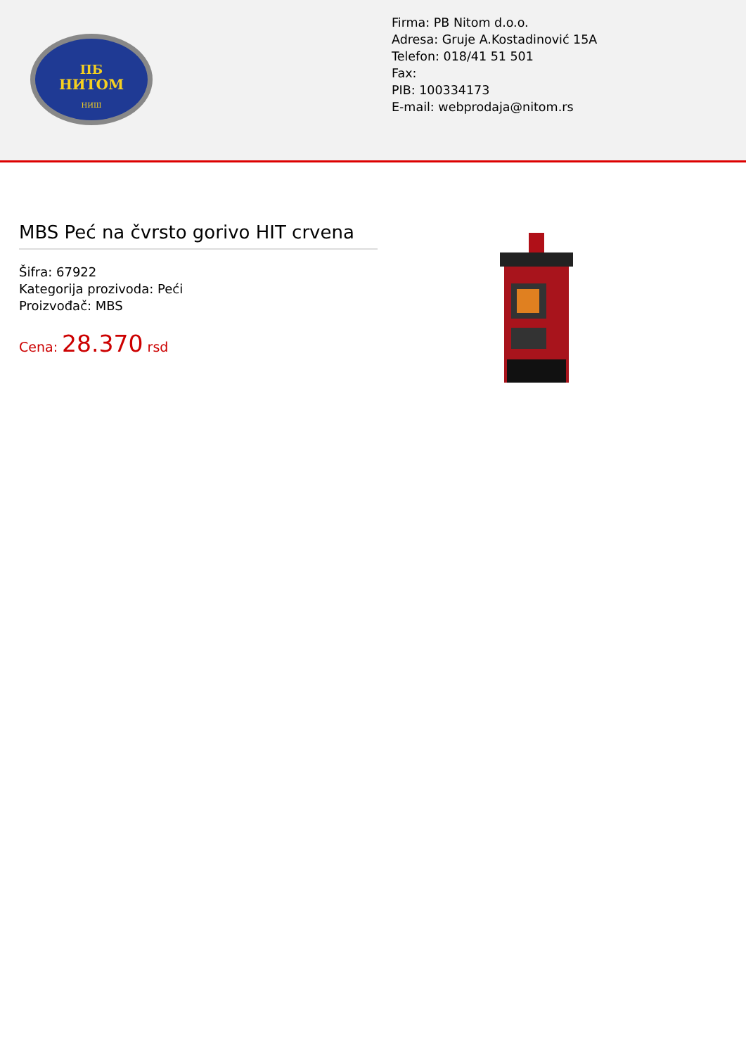ПБ
НИТОМ
НИШ
Firma: PB Nitom d.o.o.
Adresa: Gruje A.Kostadinović 15A
Telefon: 018/41 51 501
Fax:
PIB: 100334173
E-mail: webprodaja@nitom.rs
MBS Peć na čvrsto gorivo HIT crvena
Šifra: 67922
Kategorija prozivoda: Peći
Proizvođač: MBS
Cena: 28.370 rsd